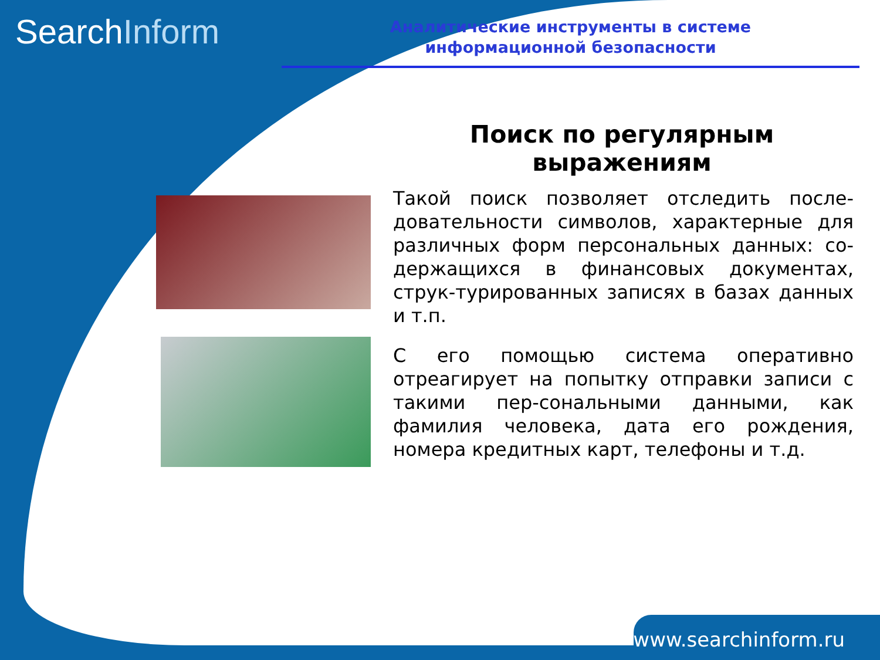SearchInform
Аналитические инструменты в системе
информационной безопасности
Поиск по регулярным выражениям
Такой поиск позволяет отследить после-довательности символов, характерные для различных форм персональных данных: со-держащихся в финансовых документах, струк-турированных записях в базах данных и т.п.
С его помощью система оперативно отреагирует на попытку отправки записи с такими пер-сональными данными, как фамилия человека, дата его рождения, номера кредитных карт, телефоны и т.д.
www.searchinform.ru